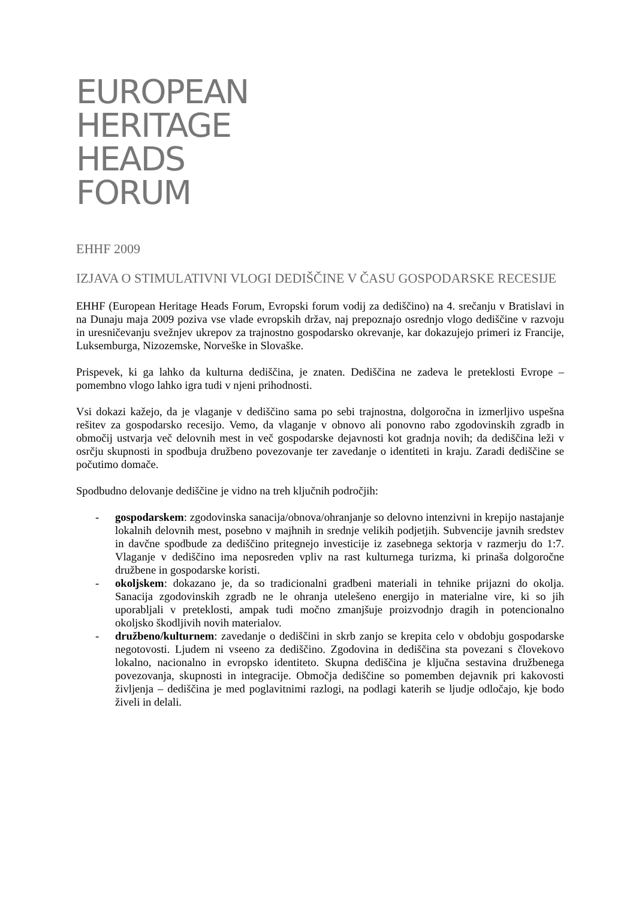EUROPEAN
HERITAGE
HEADS
FORUM
EHHF 2009
IZJAVA O STIMULATIVNI VLOGI DEDIŠČINE V ČASU GOSPODARSKE RECESIJE
EHHF (European Heritage Heads Forum, Evropski forum vodij za dediščino) na 4. srečanju v Bratislavi in na Dunaju maja 2009 poziva vse vlade evropskih držav, naj prepoznajo osrednjo vlogo dediščine v razvoju in uresničevanju svežnjev ukrepov za trajnostno gospodarsko okrevanje, kar dokazujejo primeri iz Francije, Luksemburga, Nizozemske, Norveške in Slovaške.
Prispevek, ki ga lahko da kulturna dediščina, je znaten. Dediščina ne zadeva le preteklosti Evrope – pomembno vlogo lahko igra tudi v njeni prihodnosti.
Vsi dokazi kažejo, da je vlaganje v dediščino sama po sebi trajnostna, dolgoročna in izmerljivo uspešna rešitev za gospodarsko recesijo. Vemo, da vlaganje v obnovo ali ponovno rabo zgodovinskih zgradb in območij ustvarja več delovnih mest in več gospodarske dejavnosti kot gradnja novih; da dediščina leži v osrčju skupnosti in spodbuja družbeno povezovanje ter zavedanje o identiteti in kraju. Zaradi dediščine se počutimo domače.
Spodbudno delovanje dediščine je vidno na treh ključnih področjih:
- gospodarskem: zgodovinska sanacija/obnova/ohranjanje so delovno intenzivni in krepijo nastajanje lokalnih delovnih mest, posebno v majhnih in srednje velikih podjetjih. Subvencije javnih sredstev in davčne spodbude za dediščino pritegnejo investicije iz zasebnega sektorja v razmerju do 1:7. Vlaganje v dediščino ima neposreden vpliv na rast kulturnega turizma, ki prinaša dolgoročne družbene in gospodarske koristi.
- okoljskem: dokazano je, da so tradicionalni gradbeni materiali in tehnike prijazni do okolja. Sanacija zgodovinskih zgradb ne le ohranja utelešeno energijo in materialne vire, ki so jih uporabljali v preteklosti, ampak tudi močno zmanjšuje proizvodnjo dragih in potencionalno okoljsko škodljivih novih materialov.
- družbeno/kulturnem: zavedanje o dediščini in skrb zanjo se krepita celo v obdobju gospodarske negotovosti. Ljudem ni vseeno za dediščino. Zgodovina in dediščina sta povezani s človekovo lokalno, nacionalno in evropsko identiteto. Skupna dediščina je ključna sestavina družbenega povezovanja, skupnosti in integracije. Območja dediščine so pomemben dejavnik pri kakovosti življenja – dediščina je med poglavitnimi razlogi, na podlagi katerih se ljudje odločajo, kje bodo živeli in delali.